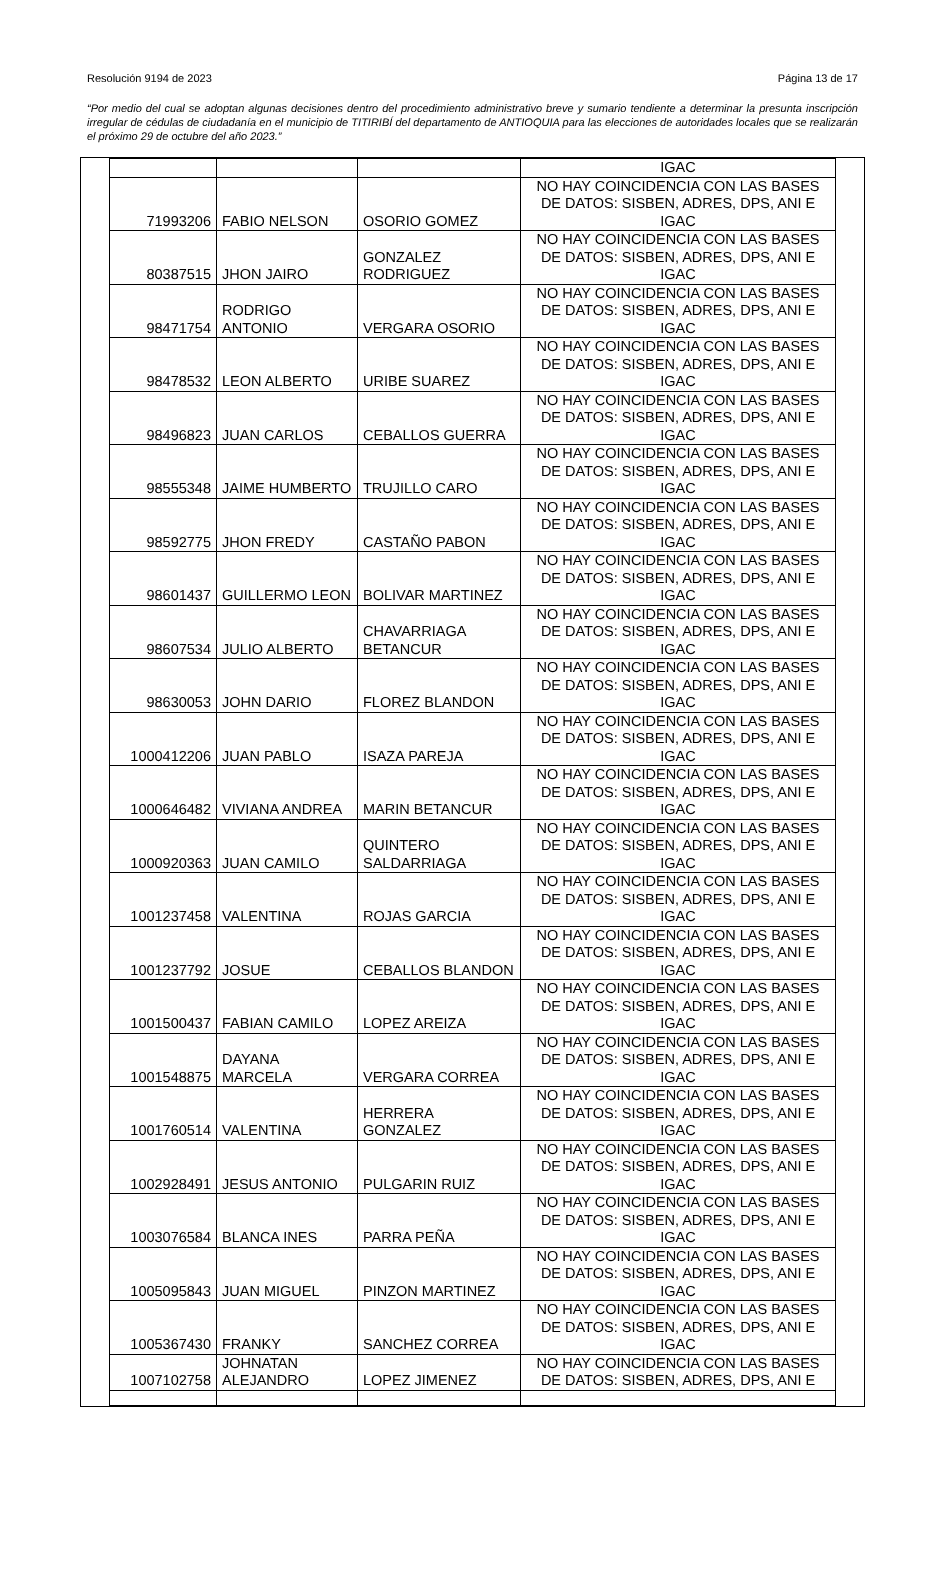Resolución 9194 de 2023 Página 13 de 17
“Por medio del cual se adoptan algunas decisiones dentro del procedimiento administrativo breve y sumario tendiente a determinar la presunta inscripción irregular de cédulas de ciudadanía en el municipio de TITIRIBÍ del departamento de ANTIOQUIA para las elecciones de autoridades locales que se realizarán el próximo 29 de octubre del año 2023.”
| | | | IGAC |
| 71993206 | FABIO NELSON | OSORIO GOMEZ | NO HAY COINCIDENCIA CON LAS BASES DE DATOS: SISBEN, ADRES, DPS, ANI E IGAC |
| 80387515 | JHON JAIRO | GONZALEZ RODRIGUEZ | NO HAY COINCIDENCIA CON LAS BASES DE DATOS: SISBEN, ADRES, DPS, ANI E IGAC |
| 98471754 | RODRIGO ANTONIO | VERGARA OSORIO | NO HAY COINCIDENCIA CON LAS BASES DE DATOS: SISBEN, ADRES, DPS, ANI E IGAC |
| 98478532 | LEON ALBERTO | URIBE SUAREZ | NO HAY COINCIDENCIA CON LAS BASES DE DATOS: SISBEN, ADRES, DPS, ANI E IGAC |
| 98496823 | JUAN CARLOS | CEBALLOS GUERRA | NO HAY COINCIDENCIA CON LAS BASES DE DATOS: SISBEN, ADRES, DPS, ANI E IGAC |
| 98555348 | JAIME HUMBERTO | TRUJILLO CARO | NO HAY COINCIDENCIA CON LAS BASES DE DATOS: SISBEN, ADRES, DPS, ANI E IGAC |
| 98592775 | JHON FREDY | CASTAÑO PABON | NO HAY COINCIDENCIA CON LAS BASES DE DATOS: SISBEN, ADRES, DPS, ANI E IGAC |
| 98601437 | GUILLERMO LEON | BOLIVAR MARTINEZ | NO HAY COINCIDENCIA CON LAS BASES DE DATOS: SISBEN, ADRES, DPS, ANI E IGAC |
| 98607534 | JULIO ALBERTO | CHAVARRIAGA BETANCUR | NO HAY COINCIDENCIA CON LAS BASES DE DATOS: SISBEN, ADRES, DPS, ANI E IGAC |
| 98630053 | JOHN DARIO | FLOREZ BLANDON | NO HAY COINCIDENCIA CON LAS BASES DE DATOS: SISBEN, ADRES, DPS, ANI E IGAC |
| 1000412206 | JUAN PABLO | ISAZA PAREJA | NO HAY COINCIDENCIA CON LAS BASES DE DATOS: SISBEN, ADRES, DPS, ANI E IGAC |
| 1000646482 | VIVIANA ANDREA | MARIN BETANCUR | NO HAY COINCIDENCIA CON LAS BASES DE DATOS: SISBEN, ADRES, DPS, ANI E IGAC |
| 1000920363 | JUAN CAMILO | QUINTERO SALDARRIAGA | NO HAY COINCIDENCIA CON LAS BASES DE DATOS: SISBEN, ADRES, DPS, ANI E IGAC |
| 1001237458 | VALENTINA | ROJAS GARCIA | NO HAY COINCIDENCIA CON LAS BASES DE DATOS: SISBEN, ADRES, DPS, ANI E IGAC |
| 1001237792 | JOSUE | CEBALLOS BLANDON | NO HAY COINCIDENCIA CON LAS BASES DE DATOS: SISBEN, ADRES, DPS, ANI E IGAC |
| 1001500437 | FABIAN CAMILO | LOPEZ AREIZA | NO HAY COINCIDENCIA CON LAS BASES DE DATOS: SISBEN, ADRES, DPS, ANI E IGAC |
| 1001548875 | DAYANA MARCELA | VERGARA CORREA | NO HAY COINCIDENCIA CON LAS BASES DE DATOS: SISBEN, ADRES, DPS, ANI E IGAC |
| 1001760514 | VALENTINA | HERRERA GONZALEZ | NO HAY COINCIDENCIA CON LAS BASES DE DATOS: SISBEN, ADRES, DPS, ANI E IGAC |
| 1002928491 | JESUS ANTONIO | PULGARIN RUIZ | NO HAY COINCIDENCIA CON LAS BASES DE DATOS: SISBEN, ADRES, DPS, ANI E IGAC |
| 1003076584 | BLANCA INES | PARRA PEÑA | NO HAY COINCIDENCIA CON LAS BASES DE DATOS: SISBEN, ADRES, DPS, ANI E IGAC |
| 1005095843 | JUAN MIGUEL | PINZON MARTINEZ | NO HAY COINCIDENCIA CON LAS BASES DE DATOS: SISBEN, ADRES, DPS, ANI E IGAC |
| 1005367430 | FRANKY | SANCHEZ CORREA | NO HAY COINCIDENCIA CON LAS BASES DE DATOS: SISBEN, ADRES, DPS, ANI E IGAC |
| 1007102758 | JOHNATAN ALEJANDRO | LOPEZ JIMENEZ | NO HAY COINCIDENCIA CON LAS BASES DE DATOS: SISBEN, ADRES, DPS, ANI E |